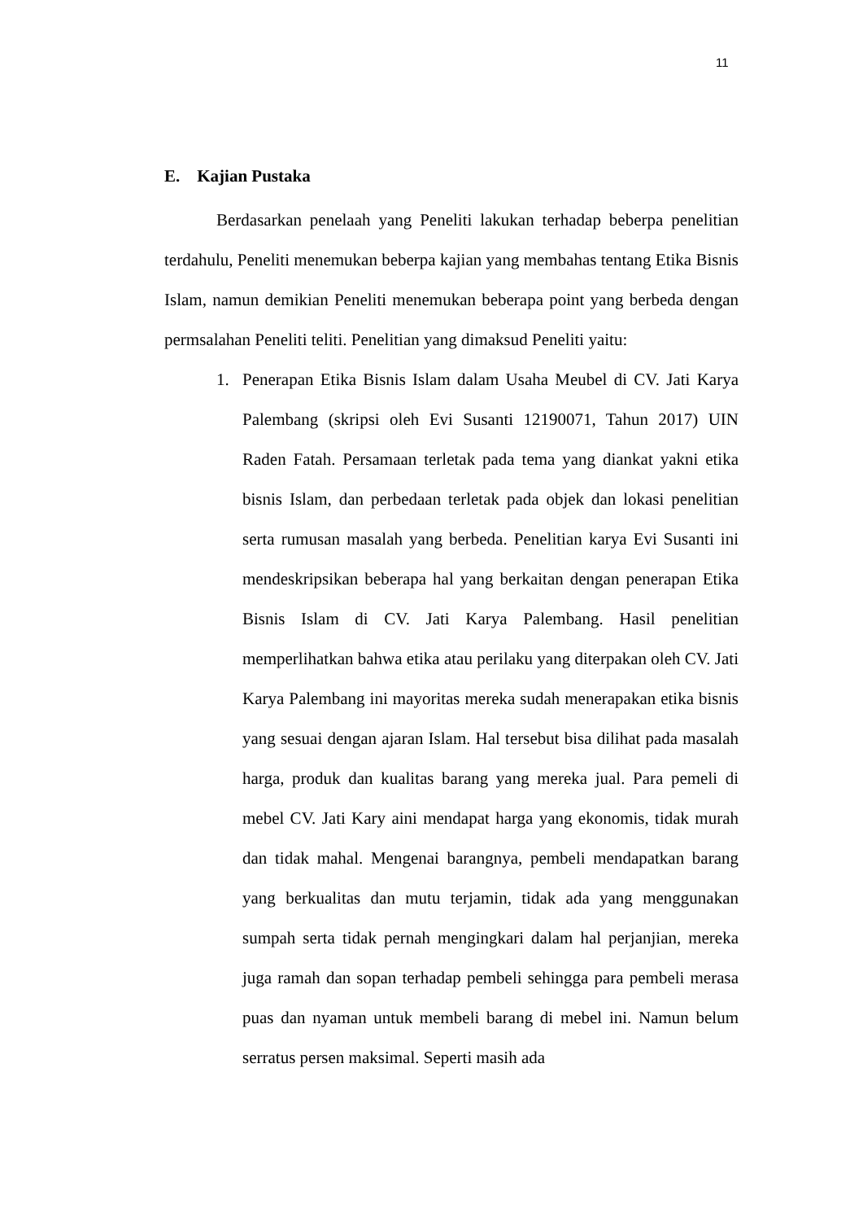11
E. Kajian Pustaka
Berdasarkan penelaah yang Peneliti lakukan terhadap beberpa penelitian terdahulu, Peneliti menemukan beberpa kajian yang membahas tentang Etika Bisnis Islam, namun demikian Peneliti menemukan beberapa point yang berbeda dengan permsalahan Peneliti teliti. Penelitian yang dimaksud Peneliti yaitu:
1. Penerapan Etika Bisnis Islam dalam Usaha Meubel di CV. Jati Karya Palembang (skripsi oleh Evi Susanti 12190071, Tahun 2017) UIN Raden Fatah. Persamaan terletak pada tema yang diankat yakni etika bisnis Islam, dan perbedaan terletak pada objek dan lokasi penelitian serta rumusan masalah yang berbeda. Penelitian karya Evi Susanti ini mendeskripsikan beberapa hal yang berkaitan dengan penerapan Etika Bisnis Islam di CV. Jati Karya Palembang. Hasil penelitian memperlihatkan bahwa etika atau perilaku yang diterpakan oleh CV. Jati Karya Palembang ini mayoritas mereka sudah menerapakan etika bisnis yang sesuai dengan ajaran Islam. Hal tersebut bisa dilihat pada masalah harga, produk dan kualitas barang yang mereka jual. Para pemeli di mebel CV. Jati Kary aini mendapat harga yang ekonomis, tidak murah dan tidak mahal. Mengenai barangnya, pembeli mendapatkan barang yang berkualitas dan mutu terjamin, tidak ada yang menggunakan sumpah serta tidak pernah mengingkari dalam hal perjanjian, mereka juga ramah dan sopan terhadap pembeli sehingga para pembeli merasa puas dan nyaman untuk membeli barang di mebel ini. Namun belum serratus persen maksimal. Seperti masih ada